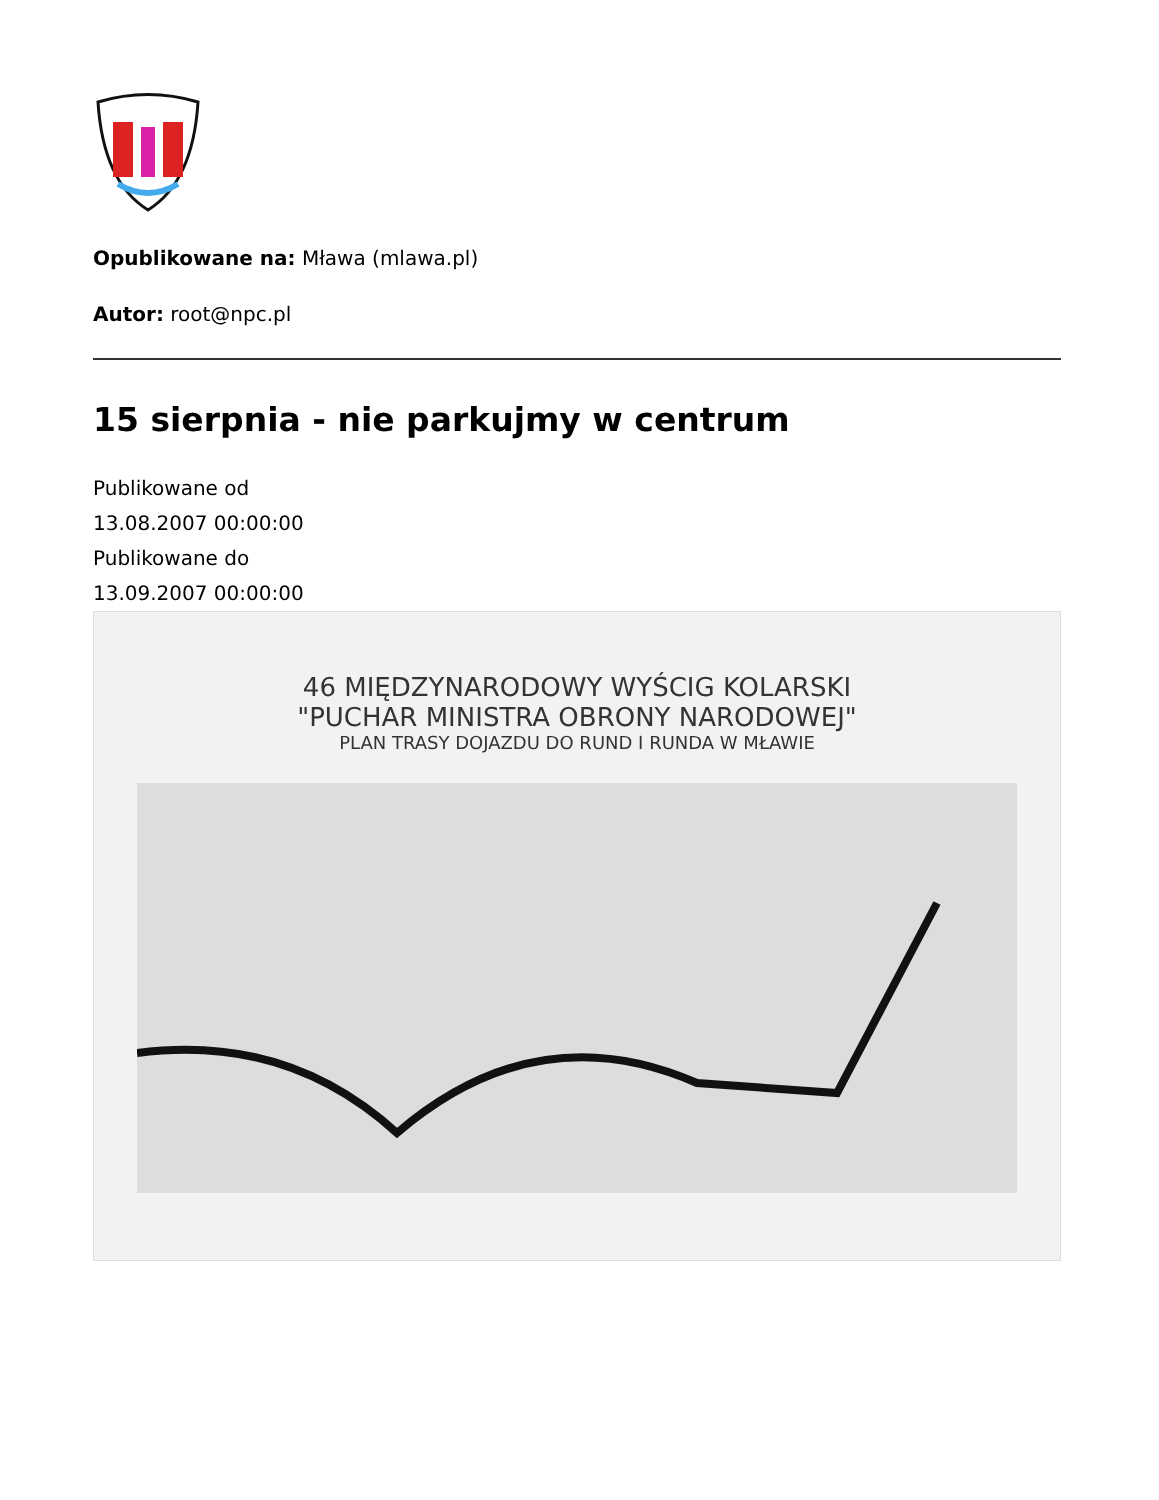Opublikowane na: Mława (mlawa.pl)
Autor: root@npc.pl
15 sierpnia - nie parkujmy w centrum
Publikowane od
13.08.2007 00:00:00
Publikowane do
13.09.2007 00:00:00
46 MIĘDZYNARODOWY WYŚCIG KOLARSKI
"PUCHAR MINISTRA OBRONY NARODOWEJ"
PLAN TRASY DOJAZDU DO RUND I RUNDA W MŁAWIE